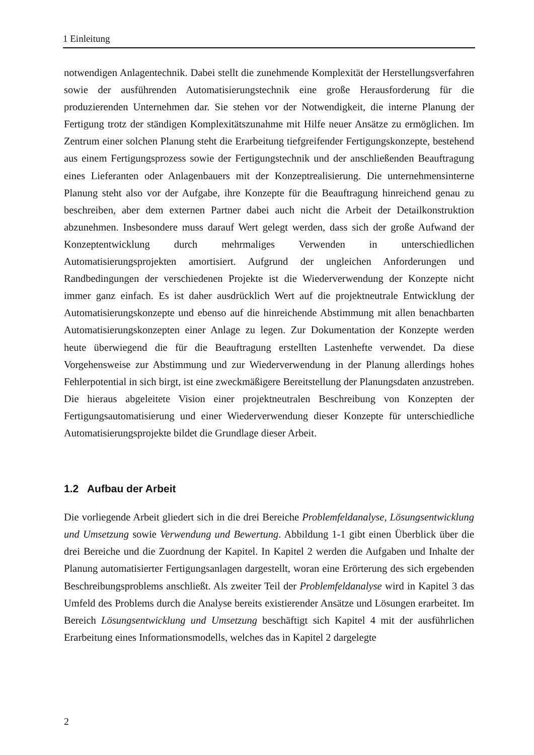1 Einleitung
notwendigen Anlagentechnik. Dabei stellt die zunehmende Komplexität der Herstellungsverfahren sowie der ausführenden Automatisierungstechnik eine große Herausforderung für die produzierenden Unternehmen dar. Sie stehen vor der Notwendigkeit, die interne Planung der Fertigung trotz der ständigen Komplexitätszunahme mit Hilfe neuer Ansätze zu ermöglichen. Im Zentrum einer solchen Planung steht die Erarbeitung tiefgreifender Fertigungskonzepte, bestehend aus einem Fertigungsprozess sowie der Fertigungstechnik und der anschließenden Beauftragung eines Lieferanten oder Anlagenbauers mit der Konzeptrealisierung. Die unternehmensinterne Planung steht also vor der Aufgabe, ihre Konzepte für die Beauftragung hinreichend genau zu beschreiben, aber dem externen Partner dabei auch nicht die Arbeit der Detailkonstruktion abzunehmen. Insbesondere muss darauf Wert gelegt werden, dass sich der große Aufwand der Konzeptentwicklung durch mehrmaliges Verwenden in unterschiedlichen Automatisierungsprojekten amortisiert. Aufgrund der ungleichen Anforderungen und Randbedingungen der verschiedenen Projekte ist die Wiederverwendung der Konzepte nicht immer ganz einfach. Es ist daher ausdrücklich Wert auf die projektneutrale Entwicklung der Automatisierungskonzepte und ebenso auf die hinreichende Abstimmung mit allen benachbarten Automatisierungskonzepten einer Anlage zu legen. Zur Dokumentation der Konzepte werden heute überwiegend die für die Beauftragung erstellten Lastenhefte verwendet. Da diese Vorgehensweise zur Abstimmung und zur Wiederverwendung in der Planung allerdings hohes Fehlerpotential in sich birgt, ist eine zweckmäßigere Bereitstellung der Planungsdaten anzustreben. Die hieraus abgeleitete Vision einer projektneutralen Beschreibung von Konzepten der Fertigungsautomatisierung und einer Wiederverwendung dieser Konzepte für unterschiedliche Automatisierungsprojekte bildet die Grundlage dieser Arbeit.
1.2 Aufbau der Arbeit
Die vorliegende Arbeit gliedert sich in die drei Bereiche Problemfeldanalyse, Lösungsentwicklung und Umsetzung sowie Verwendung und Bewertung. Abbildung 1-1 gibt einen Überblick über die drei Bereiche und die Zuordnung der Kapitel. In Kapitel 2 werden die Aufgaben und Inhalte der Planung automatisierter Fertigungsanlagen dargestellt, woran eine Erörterung des sich ergebenden Beschreibungsproblems anschließt. Als zweiter Teil der Problemfeldanalyse wird in Kapitel 3 das Umfeld des Problems durch die Analyse bereits existierender Ansätze und Lösungen erarbeitet. Im Bereich Lösungsentwicklung und Umsetzung beschäftigt sich Kapitel 4 mit der ausführlichen Erarbeitung eines Informationsmodells, welches das in Kapitel 2 dargelegte
2